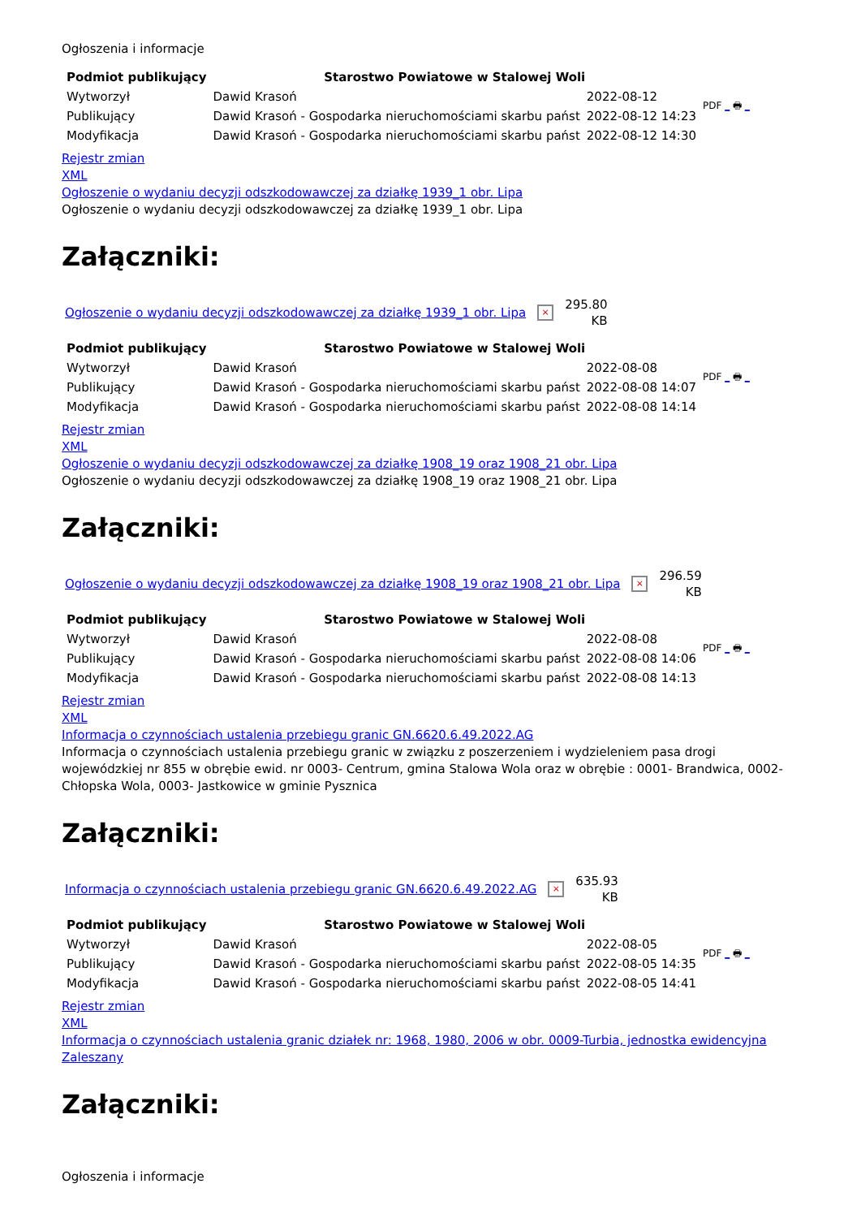Ogłoszenia i informacje
| Podmiot publikujący | Starostwo Powiatowe w Stalowej Woli | | PDF _ 🖶 _ |
| Wytworzył | Dawid Krasoń | 2022-08-12 | |
| Publikujący | Dawid Krasoń - Gospodarka nieruchomościami skarbu państ | 2022-08-12 14:23 | |
| Modyfikacja | Dawid Krasoń - Gospodarka nieruchomościami skarbu państ | 2022-08-12 14:30 | |
Rejestr zmian
XML
Ogłoszenie o wydaniu decyzji odszkodowawczej za działkę 1939_1 obr. Lipa
Ogłoszenie o wydaniu decyzji odszkodowawczej za działkę 1939_1 obr. Lipa
Załączniki:
Ogłoszenie o wydaniu decyzji odszkodowawczej za działkę 1939_1 obr. Lipa × 295.80
KB
| Podmiot publikujący | Starostwo Powiatowe w Stalowej Woli | | PDF _ 🖶 _ |
| Wytworzył | Dawid Krasoń | 2022-08-08 | |
| Publikujący | Dawid Krasoń - Gospodarka nieruchomościami skarbu państ | 2022-08-08 14:07 | |
| Modyfikacja | Dawid Krasoń - Gospodarka nieruchomościami skarbu państ | 2022-08-08 14:14 | |
Rejestr zmian
XML
Ogłoszenie o wydaniu decyzji odszkodowawczej za działkę 1908_19 oraz 1908_21 obr. Lipa
Ogłoszenie o wydaniu decyzji odszkodowawczej za działkę 1908_19 oraz 1908_21 obr. Lipa
Załączniki:
Ogłoszenie o wydaniu decyzji odszkodowawczej za działkę 1908_19 oraz 1908_21 obr. Lipa × 296.59
KB
| Podmiot publikujący | Starostwo Powiatowe w Stalowej Woli | | PDF _ 🖶 _ |
| Wytworzył | Dawid Krasoń | 2022-08-08 | |
| Publikujący | Dawid Krasoń - Gospodarka nieruchomościami skarbu państ | 2022-08-08 14:06 | |
| Modyfikacja | Dawid Krasoń - Gospodarka nieruchomościami skarbu państ | 2022-08-08 14:13 | |
Rejestr zmian
XML
Informacja o czynnościach ustalenia przebiegu granic GN.6620.6.49.2022.AG
Informacja o czynnościach ustalenia przebiegu granic w związku z poszerzeniem i wydzieleniem pasa drogi wojewódzkiej nr 855 w obrębie ewid. nr 0003- Centrum, gmina Stalowa Wola oraz w obrębie : 0001- Brandwica, 0002- Chłopska Wola, 0003- Jastkowice w gminie Pysznica
Załączniki:
Informacja o czynnościach ustalenia przebiegu granic GN.6620.6.49.2022.AG × 635.93
KB
| Podmiot publikujący | Starostwo Powiatowe w Stalowej Woli | | PDF _ 🖶 _ |
| Wytworzył | Dawid Krasoń | 2022-08-05 | |
| Publikujący | Dawid Krasoń - Gospodarka nieruchomościami skarbu państ | 2022-08-05 14:35 | |
| Modyfikacja | Dawid Krasoń - Gospodarka nieruchomościami skarbu państ | 2022-08-05 14:41 | |
Rejestr zmian
XML
Informacja o czynnościach ustalenia granic działek nr: 1968, 1980, 2006 w obr. 0009-Turbia, jednostka ewidencyjna Zaleszany
Załączniki:
Ogłoszenia i informacje